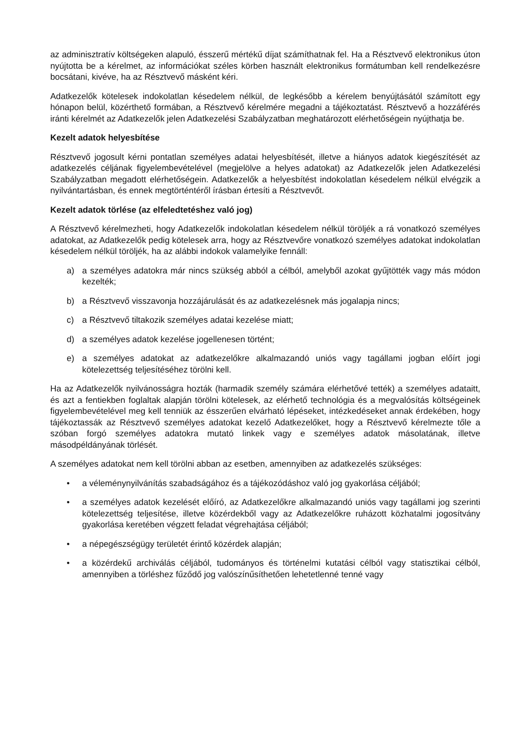az adminisztratív költségeken alapuló, ésszerű mértékű díjat számíthatnak fel. Ha a Résztvevő elektronikus úton nyújtotta be a kérelmet, az információkat széles körben használt elektronikus formátumban kell rendelkezésre bocsátani, kivéve, ha az Résztvevő másként kéri.
Adatkezelők kötelesek indokolatlan késedelem nélkül, de legkésőbb a kérelem benyújtásától számított egy hónapon belül, közérthető formában, a Résztvevő kérelmére megadni a tájékoztatást. Résztvevő a hozzáférés iránti kérelmét az Adatkezelők jelen Adatkezelési Szabályzatban meghatározott elérhetőségein nyújthatja be.
Kezelt adatok helyesbítése
Résztvevő jogosult kérni pontatlan személyes adatai helyesbítését, illetve a hiányos adatok kiegészítését az adatkezelés céljának figyelembevételével (megjelölve a helyes adatokat) az Adatkezelők jelen Adatkezelési Szabályzatban megadott elérhetőségein. Adatkezelők a helyesbítést indokolatlan késedelem nélkül elvégzik a nyilvántartásban, és ennek megtörténtéről írásban értesíti a Résztvevőt.
Kezelt adatok törlése (az elfeledtetéshez való jog)
A Résztvevő kérelmezheti, hogy Adatkezelők indokolatlan késedelem nélkül töröljék a rá vonatkozó személyes adatokat, az Adatkezelők pedig kötelesek arra, hogy az Résztvevőre vonatkozó személyes adatokat indokolatlan késedelem nélkül töröljék, ha az alábbi indokok valamelyike fennáll:
a) a személyes adatokra már nincs szükség abból a célból, amelyből azokat gyűjtötték vagy más módon kezelték;
b) a Résztvevő visszavonja hozzájárulását és az adatkezelésnek más jogalapja nincs;
c) a Résztvevő tiltakozik személyes adatai kezelése miatt;
d) a személyes adatok kezelése jogellenesen történt;
e) a személyes adatokat az adatkezelőkre alkalmazandó uniós vagy tagállami jogban előírt jogi kötelezettség teljesítéséhez törölni kell.
Ha az Adatkezelők nyilvánosságra hozták (harmadik személy számára elérhetővé tették) a személyes adataitt, és azt a fentiekben foglaltak alapján törölni kötelesek, az elérhető technológia és a megvalósítás költségeinek figyelembevételével meg kell tenniük az ésszerűen elvárható lépéseket, intézkedéseket annak érdekében, hogy tájékoztassák az Résztvevő személyes adatokat kezelő Adatkezelőket, hogy a Résztvevő kérelmezte tőle a szóban forgó személyes adatokra mutató linkek vagy e személyes adatok másolatának, illetve másodpéldányának törlését.
A személyes adatokat nem kell törölni abban az esetben, amennyiben az adatkezelés szükséges:
• a véleménynyilvánítás szabadságához és a tájékozódáshoz való jog gyakorlása céljából;
• a személyes adatok kezelését előíró, az Adatkezelőkre alkalmazandó uniós vagy tagállami jog szerinti kötelezettség teljesítése, illetve közérdekből vagy az Adatkezelőkre ruházott közhatalmi jogosítvány gyakorlása keretében végzett feladat végrehajtása céljából;
• a népegészségügy területét érintő közérdek alapján;
• a közérdekű archiválás céljából, tudományos és történelmi kutatási célból vagy statisztikai célból, amennyiben a törléshez fűződő jog valószínűsíthetően lehetetlenné tenné vagy